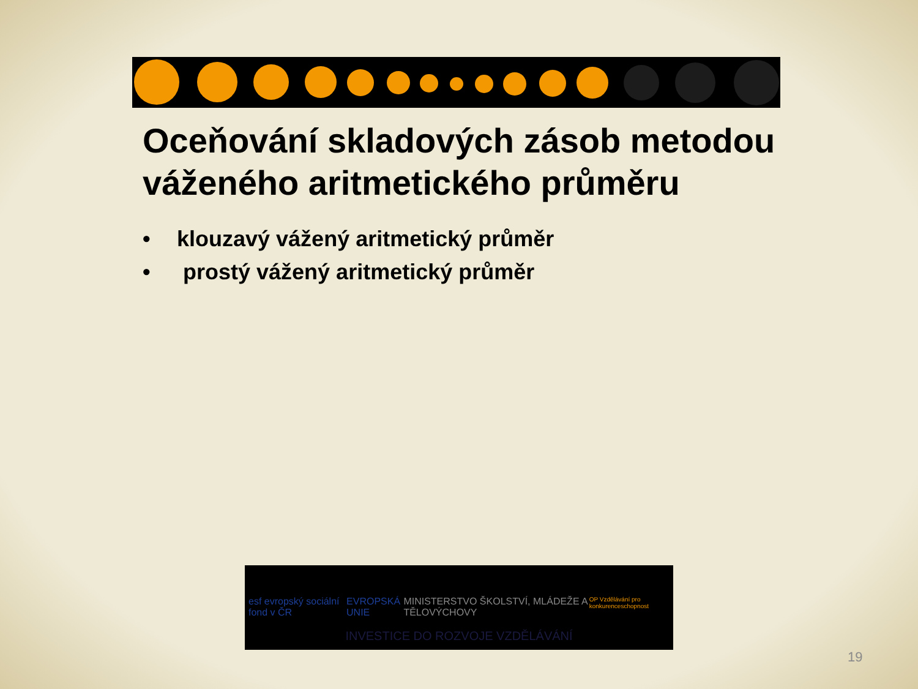Oceňování skladových zásob metodou váženého aritmetického průměru
• klouzavý vážený aritmetický průměr
• prostý vážený aritmetický průměr
esf evropský sociální fond v ČR EVROPSKÁ UNIE MINISTERSTVO ŠKOLSTVÍ, MLÁDEŽE A TĚLOVÝCHOVY OP Vzdělávání pro konkurenceschopnost
INVESTICE DO ROZVOJE VZDĚLÁVÁNÍ
19